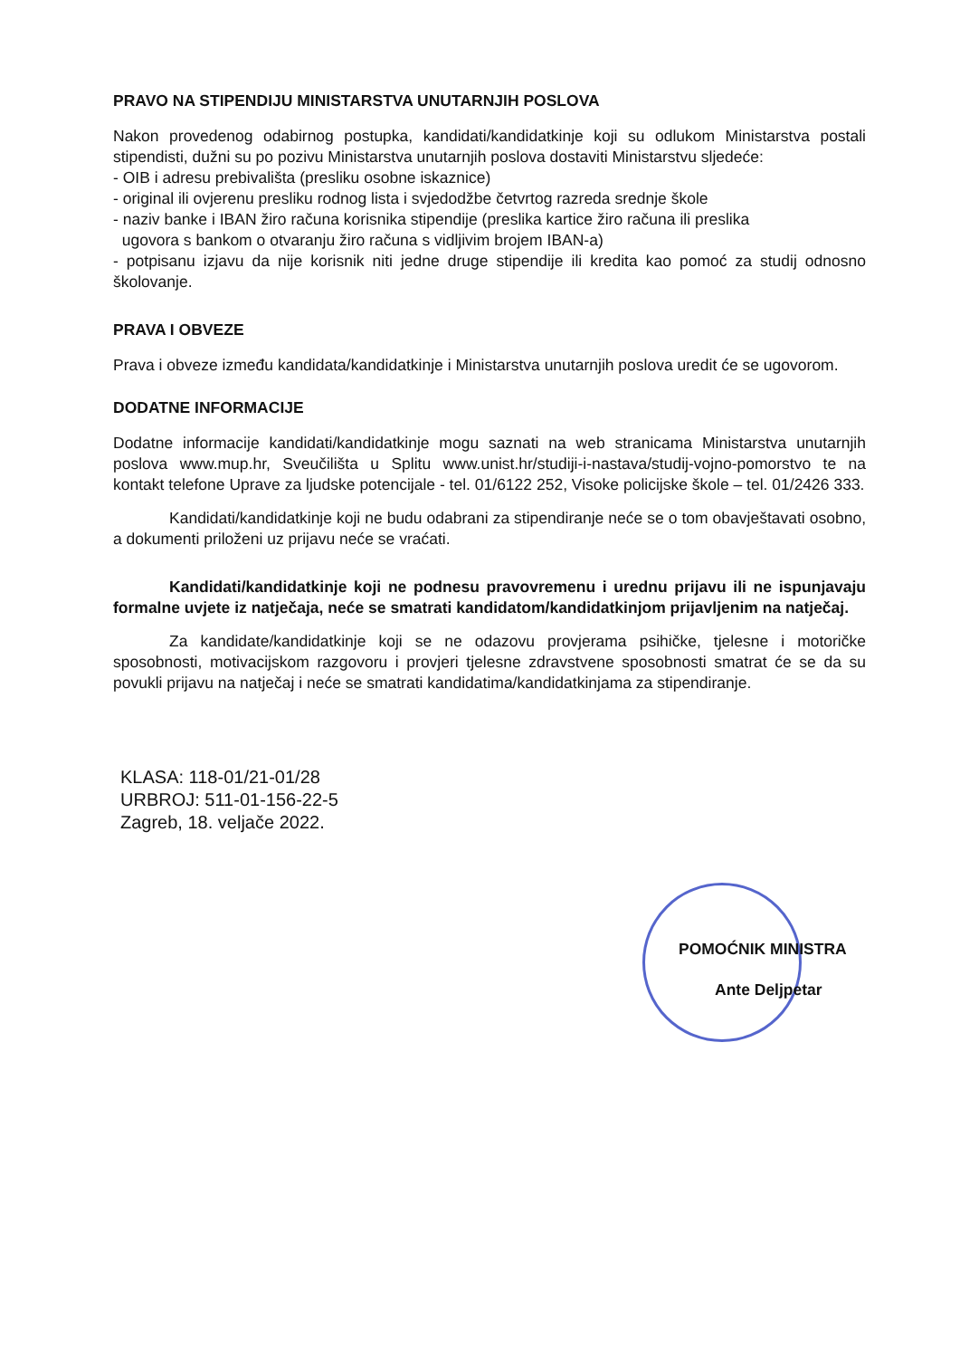PRAVO NA STIPENDIJU MINISTARSTVA UNUTARNJIH POSLOVA
Nakon provedenog odabirnog postupka, kandidati/kandidatkinje koji su odlukom Ministarstva postali stipendisti, dužni su po pozivu Ministarstva unutarnjih poslova dostaviti Ministarstvu sljedeće:
- OIB i adresu prebivališta (presliku osobne iskaznice)
- original ili ovjerenu presliku rodnog lista i svjedodžbe četvrtog razreda srednje škole
- naziv banke i IBAN žiro računa korisnika stipendije (preslika kartice žiro računa ili preslika
ugovora s bankom o otvaranju žiro računa s vidljivim brojem IBAN-a)
- potpisanu izjavu da nije korisnik niti jedne druge stipendije ili kredita kao pomoć za studij odnosno školovanje.
PRAVA I OBVEZE
Prava i obveze između kandidata/kandidatkinje i Ministarstva unutarnjih poslova uredit će se ugovorom.
DODATNE INFORMACIJE
Dodatne informacije kandidati/kandidatkinje mogu saznati na web stranicama Ministarstva unutarnjih poslova www.mup.hr, Sveučilišta u Splitu www.unist.hr/studiji-i-nastava/studij-vojno-pomorstvo te na kontakt telefone Uprave za ljudske potencijale - tel. 01/6122 252, Visoke policijske škole – tel. 01/2426 333.
Kandidati/kandidatkinje koji ne budu odabrani za stipendiranje neće se o tom obavještavati osobno, a dokumenti priloženi uz prijavu neće se vraćati.
Kandidati/kandidatkinje koji ne podnesu pravovremenu i urednu prijavu ili ne ispunjavaju formalne uvjete iz natječaja, neće se smatrati kandidatom/kandidatkinjom prijavljenim na natječaj.
Za kandidate/kandidatkinje koji se ne odazovu provjerama psihičke, tjelesne i motoričke sposobnosti, motivacijskom razgovoru i provjeri tjelesne zdravstvene sposobnosti smatrat će se da su povukli prijavu na natječaj i neće se smatrati kandidatima/kandidatkinjama za stipendiranje.
KLASA: 118-01/21-01/28
URBROJ: 511-01-156-22-5
Zagreb, 18. veljače 2022.
POMOĆNIK MINISTRA
Ante Deljpetar